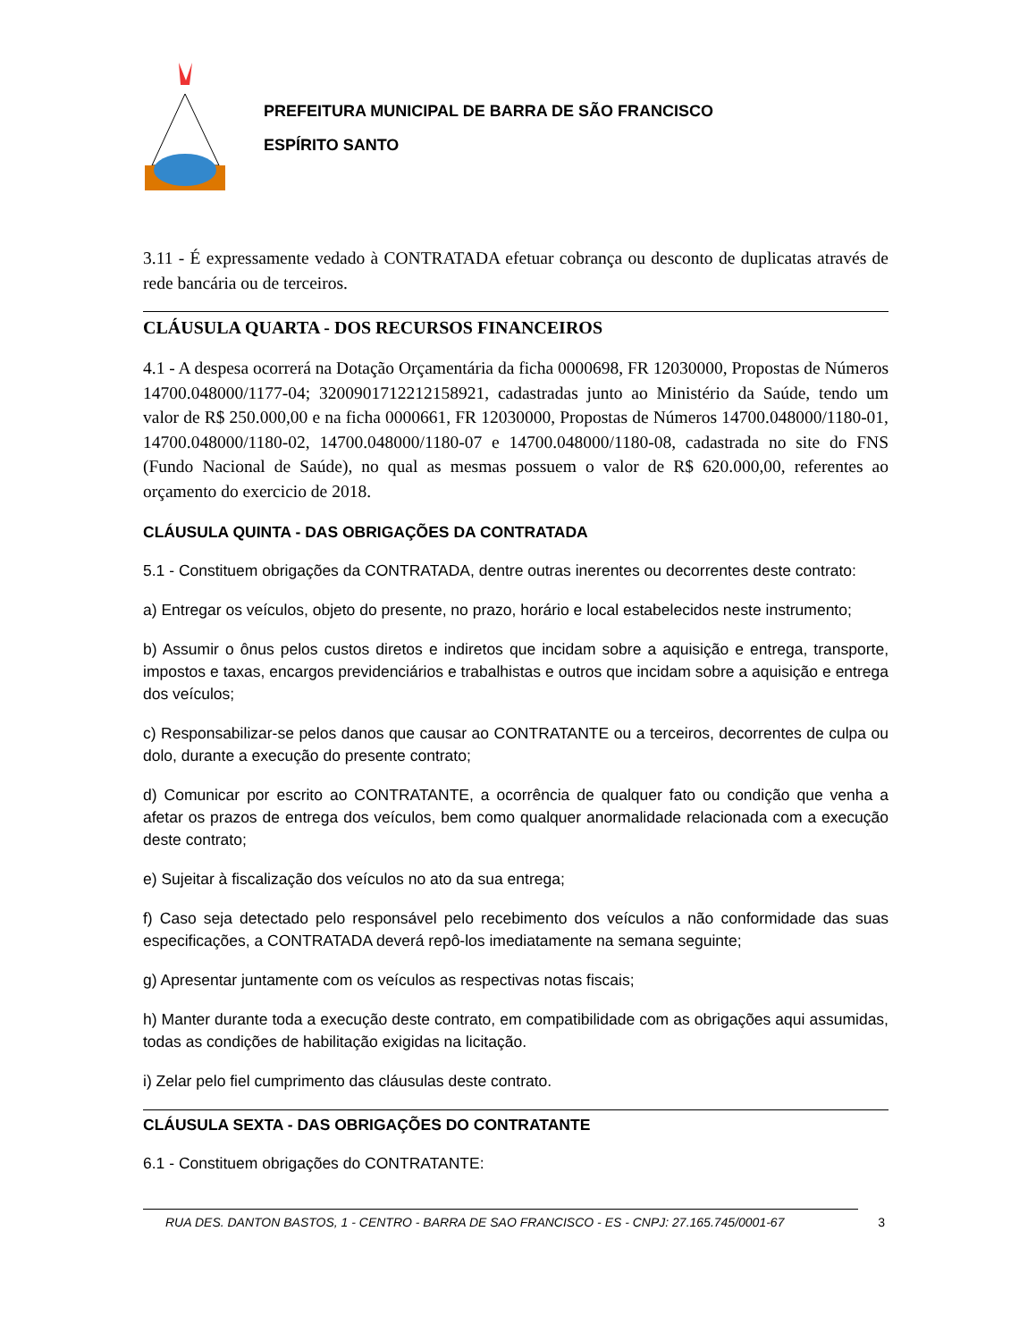PREFEITURA MUNICIPAL DE BARRA DE SÃO FRANCISCO
ESPÍRITO SANTO
3.11 - É expressamente vedado à CONTRATADA efetuar cobrança ou desconto de duplicatas através de rede bancária ou de terceiros.
CLÁUSULA QUARTA - DOS RECURSOS FINANCEIROS
4.1 - A despesa ocorrerá na Dotação Orçamentária da ficha 0000698, FR 12030000, Propostas de Números 14700.048000/1177-04; 3200901712212158921, cadastradas junto ao Ministério da Saúde, tendo um valor de R$ 250.000,00 e na ficha 0000661, FR 12030000, Propostas de Números 14700.048000/1180-01, 14700.048000/1180-02, 14700.048000/1180-07 e 14700.048000/1180-08, cadastrada no site do FNS (Fundo Nacional de Saúde), no qual as mesmas possuem o valor de R$ 620.000,00, referentes ao orçamento do exercicio de 2018.
CLÁUSULA QUINTA - DAS OBRIGAÇÕES DA CONTRATADA
5.1 - Constituem obrigações da CONTRATADA, dentre outras inerentes ou decorrentes deste contrato:
a) Entregar os veículos, objeto do presente, no prazo, horário e local estabelecidos neste instrumento;
b) Assumir o ônus pelos custos diretos e indiretos que incidam sobre a aquisição e entrega, transporte, impostos e taxas, encargos previdenciários e trabalhistas e outros que incidam sobre a aquisição e entrega dos veículos;
c) Responsabilizar-se pelos danos que causar ao CONTRATANTE ou a terceiros, decorrentes de culpa ou dolo, durante a execução do presente contrato;
d) Comunicar por escrito ao CONTRATANTE, a ocorrência de qualquer fato ou condição que venha a afetar os prazos de entrega dos veículos, bem como qualquer anormalidade relacionada com a execução deste contrato;
e) Sujeitar à fiscalização dos veículos no ato da sua entrega;
f) Caso seja detectado pelo responsável pelo recebimento dos veículos a não conformidade das suas especificações, a CONTRATADA deverá repô-los imediatamente na semana seguinte;
g) Apresentar juntamente com os veículos as respectivas notas fiscais;
h) Manter durante toda a execução deste contrato, em compatibilidade com as obrigações aqui assumidas, todas as condições de habilitação exigidas na licitação.
i) Zelar pelo fiel cumprimento das cláusulas deste contrato.
CLÁUSULA SEXTA - DAS OBRIGAÇÕES DO CONTRATANTE
6.1 - Constituem obrigações do CONTRATANTE:
RUA DES. DANTON BASTOS, 1 - CENTRO - BARRA DE SAO FRANCISCO - ES - CNPJ: 27.165.745/0001-67 3